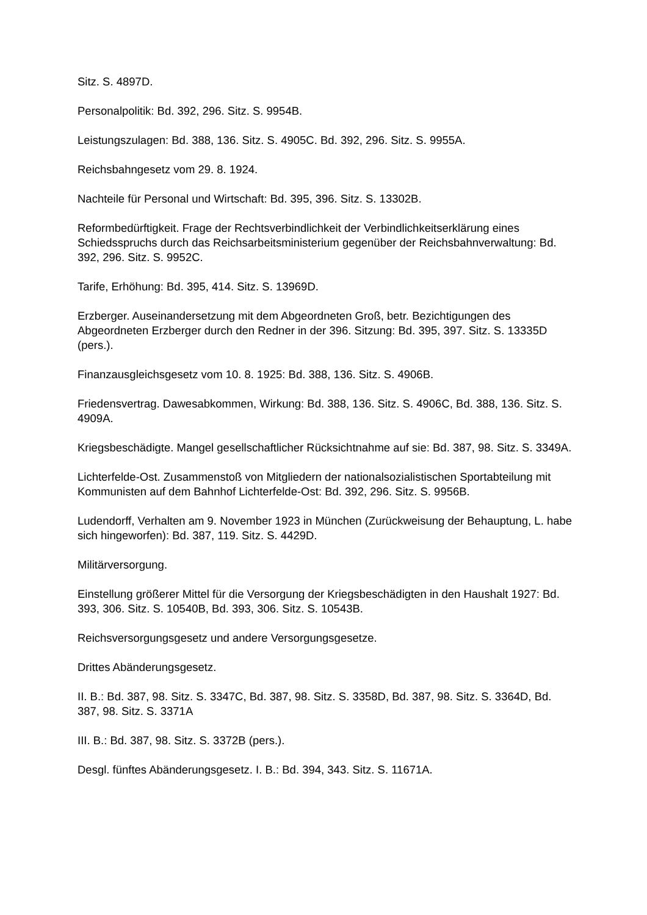Sitz. S. 4897D.
Personalpolitik: Bd. 392, 296. Sitz. S. 9954B.
Leistungszulagen: Bd. 388, 136. Sitz. S. 4905C. Bd. 392, 296. Sitz. S. 9955A.
Reichsbahngesetz vom 29. 8. 1924.
Nachteile für Personal und Wirtschaft: Bd. 395, 396. Sitz. S. 13302B.
Reformbedürftigkeit. Frage der Rechtsverbindlichkeit der Verbindlichkeitserklärung eines Schiedsspruchs durch das Reichsarbeitsministerium gegenüber der Reichsbahnverwaltung: Bd. 392, 296. Sitz. S. 9952C.
Tarife, Erhöhung: Bd. 395, 414. Sitz. S. 13969D.
Erzberger. Auseinandersetzung mit dem Abgeordneten Groß, betr. Bezichtigungen des Abgeordneten Erzberger durch den Redner in der 396. Sitzung: Bd. 395, 397. Sitz. S. 13335D (pers.).
Finanzausgleichsgesetz vom 10. 8. 1925: Bd. 388, 136. Sitz. S. 4906B.
Friedensvertrag. Dawesabkommen, Wirkung: Bd. 388, 136. Sitz. S. 4906C, Bd. 388, 136. Sitz. S. 4909A.
Kriegsbeschädigte. Mangel gesellschaftlicher Rücksichtnahme auf sie: Bd. 387, 98. Sitz. S. 3349A.
Lichterfelde-Ost. Zusammenstoß von Mitgliedern der nationalsozialistischen Sportabteilung mit Kommunisten auf dem Bahnhof Lichterfelde-Ost: Bd. 392, 296. Sitz. S. 9956B.
Ludendorff, Verhalten am 9. November 1923 in München (Zurückweisung der Behauptung, L. habe sich hingeworfen): Bd. 387, 119. Sitz. S. 4429D.
Militärversorgung.
Einstellung größerer Mittel für die Versorgung der Kriegsbeschädigten in den Haushalt 1927: Bd. 393, 306. Sitz. S. 10540B, Bd. 393, 306. Sitz. S. 10543B.
Reichsversorgungsgesetz und andere Versorgungsgesetze.
Drittes Abänderungsgesetz.
II. B.: Bd. 387, 98. Sitz. S. 3347C, Bd. 387, 98. Sitz. S. 3358D, Bd. 387, 98. Sitz. S. 3364D, Bd. 387, 98. Sitz. S. 3371A
III. B.: Bd. 387, 98. Sitz. S. 3372B (pers.).
Desgl. fünftes Abänderungsgesetz. I. B.: Bd. 394, 343. Sitz. S. 11671A.